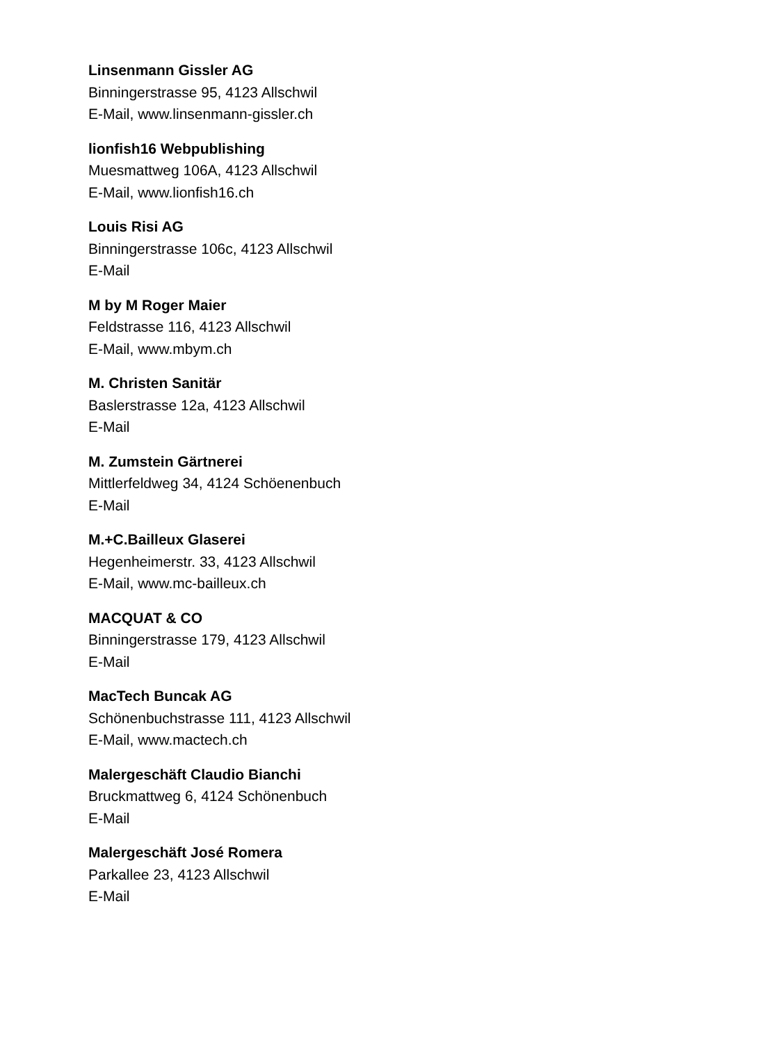Linsenmann Gissler AG
Binningerstrasse 95, 4123 Allschwil
E-Mail, www.linsenmann-gissler.ch
lionfish16 Webpublishing
Muesmattweg 106A, 4123 Allschwil
E-Mail, www.lionfish16.ch
Louis Risi AG
Binningerstrasse 106c, 4123 Allschwil
E-Mail
M by M Roger Maier
Feldstrasse 116, 4123 Allschwil
E-Mail, www.mbym.ch
M. Christen Sanitär
Baslerstrasse 12a, 4123 Allschwil
E-Mail
M. Zumstein Gärtnerei
Mittlerfeldweg 34, 4124 Schöenenbuch
E-Mail
M.+C.Bailleux Glaserei
Hegenheimerstr. 33, 4123 Allschwil
E-Mail, www.mc-bailleux.ch
MACQUAT & CO
Binningerstrasse 179, 4123 Allschwil
E-Mail
MacTech Buncak AG
Schönenbuchstrasse 111, 4123 Allschwil
E-Mail, www.mactech.ch
Malergeschäft Claudio Bianchi
Bruckmattweg 6, 4124 Schönenbuch
E-Mail
Malergeschäft José Romera
Parkallee 23, 4123 Allschwil
E-Mail